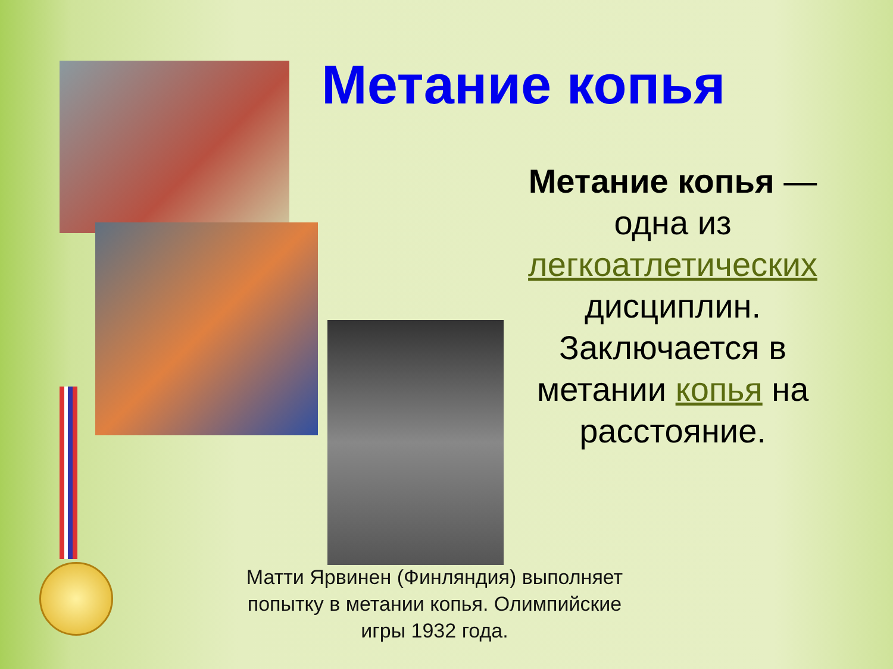Метание копья
Метание копья — одна из легкоатлетических дисциплин. Заключается в метании копья на расстояние.
Матти Ярвинен (Финляндия) выполняет попытку в метании копья. Олимпийские игры 1932 года.